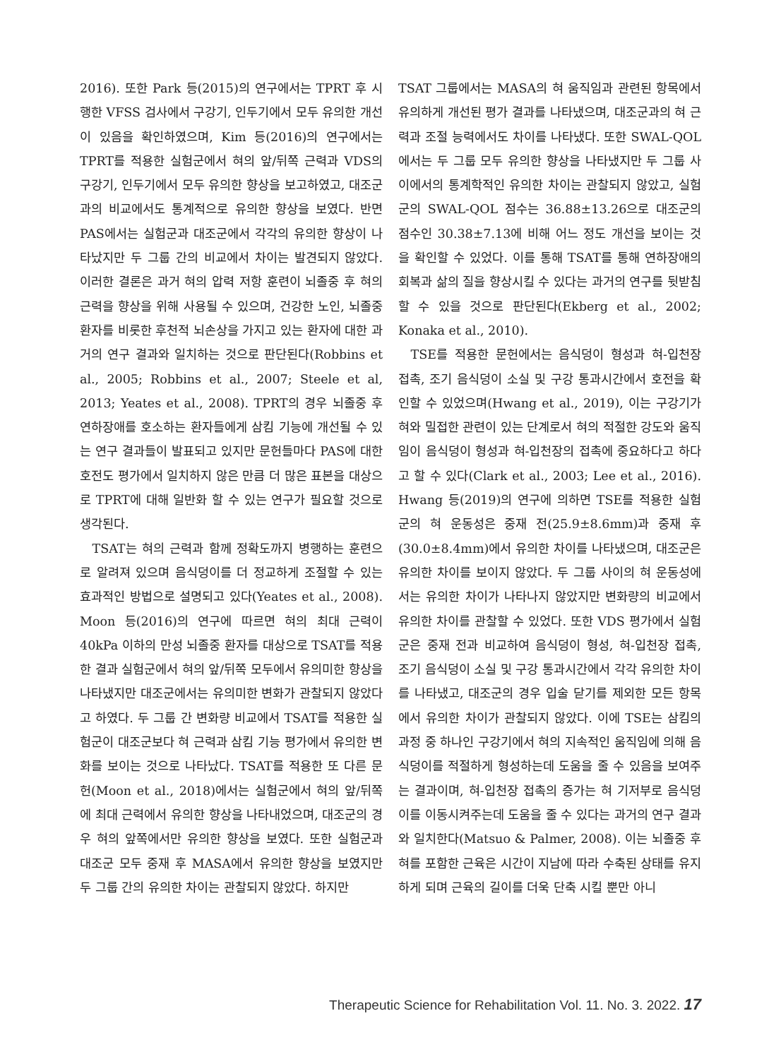2016). 또한 Park 등(2015)의 연구에서는 TPRT 후 시행한 VFSS 검사에서 구강기, 인두기에서 모두 유의한 개선이 있음을 확인하였으며, Kim 등(2016)의 연구에서는 TPRT를 적용한 실험군에서 혀의 앞/뒤쪽 근력과 VDS의 구강기, 인두기에서 모두 유의한 향상을 보고하였고, 대조군과의 비교에서도 통계적으로 유의한 향상을 보였다. 반면 PAS에서는 실험군과 대조군에서 각각의 유의한 향상이 나타났지만 두 그룹 간의 비교에서 차이는 발견되지 않았다. 이러한 결론은 과거 혀의 압력 저항 훈련이 뇌졸중 후 혀의 근력을 향상을 위해 사용될 수 있으며, 건강한 노인, 뇌졸중 환자를 비롯한 후천적 뇌손상을 가지고 있는 환자에 대한 과거의 연구 결과와 일치하는 것으로 판단된다(Robbins et al., 2005; Robbins et al., 2007; Steele et al, 2013; Yeates et al., 2008). TPRT의 경우 뇌졸중 후 연하장애를 호소하는 환자들에게 삼킴 기능에 개선될 수 있는 연구 결과들이 발표되고 있지만 문헌들마다 PAS에 대한 호전도 평가에서 일치하지 않은 만큼 더 많은 표본을 대상으로 TPRT에 대해 일반화 할 수 있는 연구가 필요할 것으로 생각된다.
TSAT는 혀의 근력과 함께 정확도까지 병행하는 훈련으로 알려져 있으며 음식덩이를 더 정교하게 조절할 수 있는 효과적인 방법으로 설명되고 있다(Yeates et al., 2008). Moon 등(2016)의 연구에 따르면 혀의 최대 근력이 40kPa 이하의 만성 뇌졸중 환자를 대상으로 TSAT를 적용한 결과 실험군에서 혀의 앞/뒤쪽 모두에서 유의미한 향상을 나타냈지만 대조군에서는 유의미한 변화가 관찰되지 않았다고 하였다. 두 그룹 간 변화량 비교에서 TSAT를 적용한 실험군이 대조군보다 혀 근력과 삼킴 기능 평가에서 유의한 변화를 보이는 것으로 나타났다. TSAT를 적용한 또 다른 문헌(Moon et al., 2018)에서는 실험군에서 혀의 앞/뒤쪽에 최대 근력에서 유의한 향상을 나타내었으며, 대조군의 경우 혀의 앞쪽에서만 유의한 향상을 보였다. 또한 실험군과 대조군 모두 중재 후 MASA에서 유의한 향상을 보였지만 두 그룹 간의 유의한 차이는 관찰되지 않았다. 하지만
TSAT 그룹에서는 MASA의 혀 움직임과 관련된 항목에서 유의하게 개선된 평가 결과를 나타냈으며, 대조군과의 혀 근력과 조절 능력에서도 차이를 나타냈다. 또한 SWAL-QOL에서는 두 그룹 모두 유의한 향상을 나타냈지만 두 그룹 사이에서의 통계학적인 유의한 차이는 관찰되지 않았고, 실험군의 SWAL-QOL 점수는 36.88±13.26으로 대조군의 점수인 30.38±7.13에 비해 어느 정도 개선을 보이는 것을 확인할 수 있었다. 이를 통해 TSAT를 통해 연하장애의 회복과 삶의 질을 향상시킬 수 있다는 과거의 연구를 뒷받침 할 수 있을 것으로 판단된다(Ekberg et al., 2002; Konaka et al., 2010).
TSE를 적용한 문헌에서는 음식덩이 형성과 혀-입천장 접촉, 조기 음식덩이 소실 및 구강 통과시간에서 호전을 확인할 수 있었으며(Hwang et al., 2019), 이는 구강기가 혀와 밀접한 관련이 있는 단계로서 혀의 적절한 강도와 움직임이 음식덩이 형성과 혀-입천장의 접촉에 중요하다고 하다고 할 수 있다(Clark et al., 2003; Lee et al., 2016). Hwang 등(2019)의 연구에 의하면 TSE를 적용한 실험군의 혀 운동성은 중재 전(25.9±8.6mm)과 중재 후(30.0±8.4mm)에서 유의한 차이를 나타냈으며, 대조군은 유의한 차이를 보이지 않았다. 두 그룹 사이의 혀 운동성에서는 유의한 차이가 나타나지 않았지만 변화량의 비교에서 유의한 차이를 관찰할 수 있었다. 또한 VDS 평가에서 실험군은 중재 전과 비교하여 음식덩이 형성, 혀-입천장 접촉, 조기 음식덩이 소실 및 구강 통과시간에서 각각 유의한 차이를 나타냈고, 대조군의 경우 입술 닫기를 제외한 모든 항목에서 유의한 차이가 관찰되지 않았다. 이에 TSE는 삼킴의 과정 중 하나인 구강기에서 혀의 지속적인 움직임에 의해 음식덩이를 적절하게 형성하는데 도움을 줄 수 있음을 보여주는 결과이며, 혀-입천장 접촉의 증가는 혀 기저부로 음식덩이를 이동시켜주는데 도움을 줄 수 있다는 과거의 연구 결과와 일치한다(Matsuo & Palmer, 2008). 이는 뇌졸중 후 혀를 포함한 근육은 시간이 지남에 따라 수축된 상태를 유지하게 되며 근육의 길이를 더욱 단축 시킬 뿐만 아니
Therapeutic Science for Rehabilitation Vol. 11. No. 3. 2022. 17